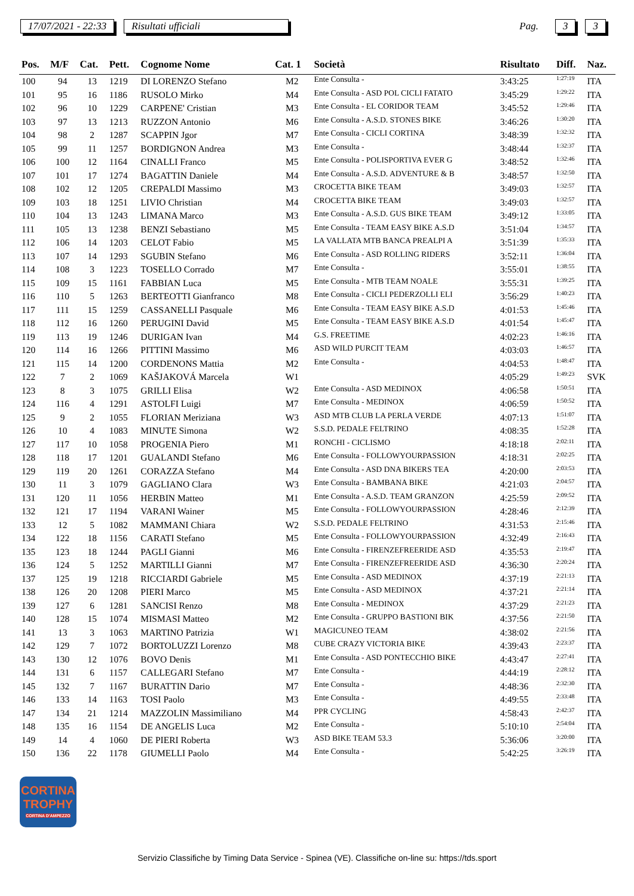17/07/2021 - 22:33 Risultati ufficiali Pag. 3 3
| Pos. | M/F | Cat. | Pett. | Cognome Nome | Cat. 1 | Società | Risultato | Diff. | Naz. |
| --- | --- | --- | --- | --- | --- | --- | --- | --- | --- |
| 100 | 94 | 13 | 1219 | DI LORENZO Stefano | M2 | Ente Consulta - | 3:43:25 | 1:27:19 | ITA |
| 101 | 95 | 16 | 1186 | RUSOLO Mirko | M4 | Ente Consulta - ASD POL CICLI FATATO | 3:45:29 | 1:29:22 | ITA |
| 102 | 96 | 10 | 1229 | CARPENE' Cristian | M3 | Ente Consulta - EL CORIDOR TEAM | 3:45:52 | 1:29:46 | ITA |
| 103 | 97 | 13 | 1213 | RUZZON Antonio | M6 | Ente Consulta - A.S.D. STONES BIKE | 3:46:26 | 1:30:20 | ITA |
| 104 | 98 | 2 | 1287 | SCAPPIN Jgor | M7 | Ente Consulta - CICLI CORTINA | 3:48:39 | 1:32:32 | ITA |
| 105 | 99 | 11 | 1257 | BORDIGNON Andrea | M3 | Ente Consulta - | 3:48:44 | 1:32:37 | ITA |
| 106 | 100 | 12 | 1164 | CINALLI Franco | M5 | Ente Consulta - POLISPORTIVA EVER G | 3:48:52 | 1:32:46 | ITA |
| 107 | 101 | 17 | 1274 | BAGATTIN Daniele | M4 | Ente Consulta - A.S.D. ADVENTURE & B | 3:48:57 | 1:32:50 | ITA |
| 108 | 102 | 12 | 1205 | CREPALDI Massimo | M3 | CROCETTA BIKE TEAM | 3:49:03 | 1:32:57 | ITA |
| 109 | 103 | 18 | 1251 | LIVIO Christian | M4 | CROCETTA BIKE TEAM | 3:49:03 | 1:32:57 | ITA |
| 110 | 104 | 13 | 1243 | LIMANA Marco | M3 | Ente Consulta - A.S.D. GUS BIKE TEAM | 3:49:12 | 1:33:05 | ITA |
| 111 | 105 | 13 | 1238 | BENZI Sebastiano | M5 | Ente Consulta - TEAM EASY BIKE A.S.D | 3:51:04 | 1:34:57 | ITA |
| 112 | 106 | 14 | 1203 | CELOT Fabio | M5 | LA VALLATA MTB BANCA PREALPI A | 3:51:39 | 1:35:33 | ITA |
| 113 | 107 | 14 | 1293 | SGUBIN Stefano | M6 | Ente Consulta - ASD ROLLING RIDERS | 3:52:11 | 1:36:04 | ITA |
| 114 | 108 | 3 | 1223 | TOSELLO Corrado | M7 | Ente Consulta - | 3:55:01 | 1:38:55 | ITA |
| 115 | 109 | 15 | 1161 | FABBIAN Luca | M5 | Ente Consulta - MTB TEAM NOALE | 3:55:31 | 1:39:25 | ITA |
| 116 | 110 | 5 | 1263 | BERTEOTTI Gianfranco | M8 | Ente Consulta - CICLI PEDERZOLLI ELI | 3:56:29 | 1:40:23 | ITA |
| 117 | 111 | 15 | 1259 | CASSANELLI Pasquale | M6 | Ente Consulta - TEAM EASY BIKE A.S.D | 4:01:53 | 1:45:46 | ITA |
| 118 | 112 | 16 | 1260 | PERUGINI David | M5 | Ente Consulta - TEAM EASY BIKE A.S.D | 4:01:54 | 1:45:47 | ITA |
| 119 | 113 | 19 | 1246 | DURIGAN Ivan | M4 | G.S. FREETIME | 4:02:23 | 1:46:16 | ITA |
| 120 | 114 | 16 | 1266 | PITTINI Massimo | M6 | ASD WILD PURCIT TEAM | 4:03:03 | 1:46:57 | ITA |
| 121 | 115 | 14 | 1200 | CORDENONS Mattia | M2 | Ente Consulta - | 4:04:53 | 1:48:47 | ITA |
| 122 | 7 | 2 | 1069 | KAŠJAKOVÁ Marcela | W1 | | 4:05:29 | 1:49:23 | SVK |
| 123 | 8 | 3 | 1075 | GRILLI Elisa | W2 | Ente Consulta - ASD MEDINOX | 4:06:58 | 1:50:51 | ITA |
| 124 | 116 | 4 | 1291 | ASTOLFI Luigi | M7 | Ente Consulta - MEDINOX | 4:06:59 | 1:50:52 | ITA |
| 125 | 9 | 2 | 1055 | FLORIAN Meriziana | W3 | ASD MTB CLUB LA PERLA VERDE | 4:07:13 | 1:51:07 | ITA |
| 126 | 10 | 4 | 1083 | MINUTE Simona | W2 | S.S.D. PEDALE FELTRINO | 4:08:35 | 1:52:28 | ITA |
| 127 | 117 | 10 | 1058 | PROGENIA Piero | M1 | RONCHI - CICLISMO | 4:18:18 | 2:02:11 | ITA |
| 128 | 118 | 17 | 1201 | GUALANDI Stefano | M6 | Ente Consulta - FOLLOWYOURPASSION | 4:18:31 | 2:02:25 | ITA |
| 129 | 119 | 20 | 1261 | CORAZZA Stefano | M4 | Ente Consulta - ASD DNA BIKERS TEA | 4:20:00 | 2:03:53 | ITA |
| 130 | 11 | 3 | 1079 | GAGLIANO Clara | W3 | Ente Consulta - BAMBANA BIKE | 4:21:03 | 2:04:57 | ITA |
| 131 | 120 | 11 | 1056 | HERBIN Matteo | M1 | Ente Consulta - A.S.D. TEAM GRANZON | 4:25:59 | 2:09:52 | ITA |
| 132 | 121 | 17 | 1194 | VARANI Wainer | M5 | Ente Consulta - FOLLOWYOURPASSION | 4:28:46 | 2:12:39 | ITA |
| 133 | 12 | 5 | 1082 | MAMMANI Chiara | W2 | S.S.D. PEDALE FELTRINO | 4:31:53 | 2:15:46 | ITA |
| 134 | 122 | 18 | 1156 | CARATI Stefano | M5 | Ente Consulta - FOLLOWYOURPASSION | 4:32:49 | 2:16:43 | ITA |
| 135 | 123 | 18 | 1244 | PAGLI Gianni | M6 | Ente Consulta - FIRENZEFREERIDE ASD | 4:35:53 | 2:19:47 | ITA |
| 136 | 124 | 5 | 1252 | MARTILLI Gianni | M7 | Ente Consulta - FIRENZEFREERIDE ASD | 4:36:30 | 2:20:24 | ITA |
| 137 | 125 | 19 | 1218 | RICCIARDI Gabriele | M5 | Ente Consulta - ASD MEDINOX | 4:37:19 | 2:21:13 | ITA |
| 138 | 126 | 20 | 1208 | PIERI Marco | M5 | Ente Consulta - ASD MEDINOX | 4:37:21 | 2:21:14 | ITA |
| 139 | 127 | 6 | 1281 | SANCISI Renzo | M8 | Ente Consulta - MEDINOX | 4:37:29 | 2:21:23 | ITA |
| 140 | 128 | 15 | 1074 | MISMASI Matteo | M2 | Ente Consulta - GRUPPO BASTIONI BIK | 4:37:56 | 2:21:50 | ITA |
| 141 | 13 | 3 | 1063 | MARTINO Patrizia | W1 | MAGICUNEO TEAM | 4:38:02 | 2:21:56 | ITA |
| 142 | 129 | 7 | 1072 | BORTOLUZZI Lorenzo | M8 | CUBE CRAZY VICTORIA BIKE | 4:39:43 | 2:23:37 | ITA |
| 143 | 130 | 12 | 1076 | BOVO Denis | M1 | Ente Consulta - ASD PONTECCHIO BIKE | 4:43:47 | 2:27:41 | ITA |
| 144 | 131 | 6 | 1157 | CALLEGARI Stefano | M7 | Ente Consulta - | 4:44:19 | 2:28:12 | ITA |
| 145 | 132 | 7 | 1167 | BURATTIN Dario | M7 | Ente Consulta - | 4:48:36 | 2:32:30 | ITA |
| 146 | 133 | 14 | 1163 | TOSI Paolo | M3 | Ente Consulta - | 4:49:55 | 2:33:48 | ITA |
| 147 | 134 | 21 | 1214 | MAZZOLIN Massimiliano | M4 | PPR CYCLING | 4:58:43 | 2:42:37 | ITA |
| 148 | 135 | 16 | 1154 | DE ANGELIS Luca | M2 | Ente Consulta - | 5:10:10 | 2:54:04 | ITA |
| 149 | 14 | 4 | 1060 | DE PIERI Roberta | W3 | ASD BIKE TEAM 53.3 | 5:36:06 | 3:20:00 | ITA |
| 150 | 136 | 22 | 1178 | GIUMELLI Paolo | M4 | Ente Consulta - | 5:42:25 | 3:26:19 | ITA |
CORTINA
TROPHY
CORTINA D'AMPEZZO
Servizio Classifiche by Timing Data Service - Spinea (VE). Classifiche on-line su: https://tds.sport